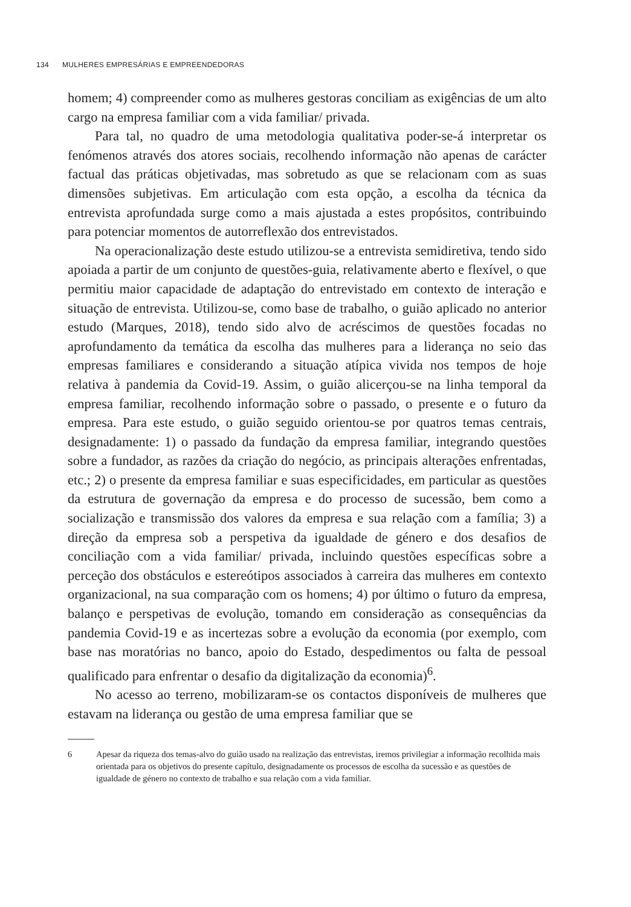134 MULHERES EMPRESÁRIAS E EMPREENDEDORAS
homem; 4) compreender como as mulheres gestoras conciliam as exigências de um alto cargo na empresa familiar com a vida familiar/ privada.
Para tal, no quadro de uma metodologia qualitativa poder-se-á interpretar os fenómenos através dos atores sociais, recolhendo informação não apenas de carácter factual das práticas objetivadas, mas sobretudo as que se relacionam com as suas dimensões subjetivas. Em articulação com esta opção, a escolha da técnica da entrevista aprofundada surge como a mais ajustada a estes propósitos, contribuindo para potenciar momentos de autorreflexão dos entrevistados.
Na operacionalização deste estudo utilizou-se a entrevista semidiretiva, tendo sido apoiada a partir de um conjunto de questões-guia, relativamente aberto e flexível, o que permitiu maior capacidade de adaptação do entrevistado em contexto de interação e situação de entrevista. Utilizou-se, como base de trabalho, o guião aplicado no anterior estudo (Marques, 2018), tendo sido alvo de acréscimos de questões focadas no aprofundamento da temática da escolha das mulheres para a liderança no seio das empresas familiares e considerando a situação atípica vivida nos tempos de hoje relativa à pandemia da Covid-19. Assim, o guião alicerçou-se na linha temporal da empresa familiar, recolhendo informação sobre o passado, o presente e o futuro da empresa. Para este estudo, o guião seguido orientou-se por quatros temas centrais, designadamente: 1) o passado da fundação da empresa familiar, integrando questões sobre a fundador, as razões da criação do negócio, as principais alterações enfrentadas, etc.; 2) o presente da empresa familiar e suas especificidades, em particular as questões da estrutura de governação da empresa e do processo de sucessão, bem como a socialização e transmissão dos valores da empresa e sua relação com a família; 3) a direção da empresa sob a perspetiva da igualdade de género e dos desafios de conciliação com a vida familiar/ privada, incluindo questões específicas sobre a perceção dos obstáculos e estereótipos associados à carreira das mulheres em contexto organizacional, na sua comparação com os homens; 4) por último o futuro da empresa, balanço e perspetivas de evolução, tomando em consideração as consequências da pandemia Covid-19 e as incertezas sobre a evolução da economia (por exemplo, com base nas moratórias no banco, apoio do Estado, despedimentos ou falta de pessoal qualificado para enfrentar o desafio da digitalização da economia)<sup>6</sup>.
No acesso ao terreno, mobilizaram-se os contactos disponíveis de mulheres que estavam na liderança ou gestão de uma empresa familiar que se
6 Apesar da riqueza dos temas-alvo do guião usado na realização das entrevistas, iremos privilegiar a informação recolhida mais orientada para os objetivos do presente capítulo, designadamente os processos de escolha da sucessão e as questões de igualdade de género no contexto de trabalho e sua relação com a vida familiar.